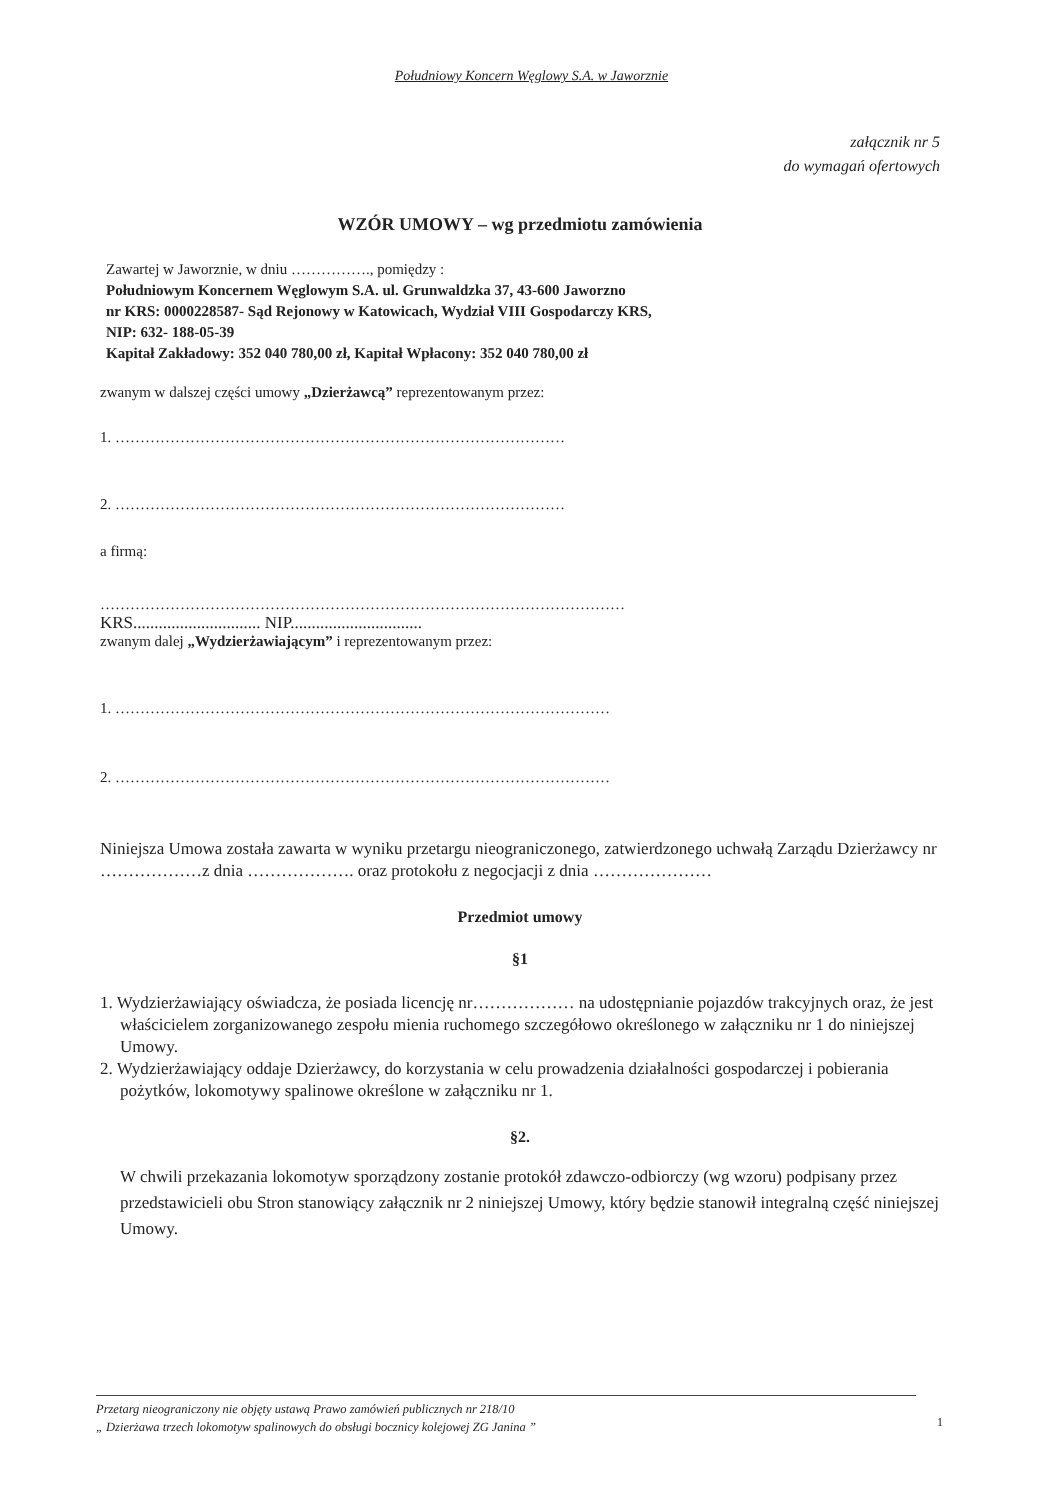Południowy Koncern Węglowy S.A. w Jaworznie
załącznik nr 5
do wymagań ofertowych
WZÓR UMOWY – wg przedmiotu zamówienia
Zawartej w Jaworznie, w dniu ……………., pomiędzy :
Południowym Koncernem Węglowym S.A. ul. Grunwaldzka 37, 43-600 Jaworzno
nr KRS: 0000228587- Sąd Rejonowy w Katowicach, Wydział VIII Gospodarczy KRS,
NIP: 632- 188-05-39
Kapitał Zakładowy: 352 040 780,00 zł, Kapitał Wpłacony: 352 040 780,00 zł
zwanym w dalszej części umowy „Dzierżawcą” reprezentowanym przez:
1. ………………………………………………………………………………
2. ………………………………………………………………………………
a firmą:
……………………………………………………………………………………………
KRS.............................. NIP...............................
zwanym dalej „Wydzierżawiającym” i reprezentowanym przez:
1. ………………………………………………………………………………………
2. ………………………………………………………………………………………
Niniejsza Umowa została zawarta w wyniku przetargu nieograniczonego, zatwierdzonego uchwałą Zarządu Dzierżawcy nr ………………z dnia ………………. oraz protokołu z negocjacji z dnia …………………
Przedmiot umowy
§1
1. Wydzierżawiający oświadcza, że posiada licencję nr……………… na udostępnianie pojazdów trakcyjnych oraz, że jest właścicielem zorganizowanego zespołu mienia ruchomego szczegółowo określonego w załączniku nr 1 do niniejszej Umowy.
2. Wydzierżawiający oddaje Dzierżawcy, do korzystania w celu prowadzenia działalności gospodarczej i pobierania pożytków, lokomotywy spalinowe określone w załączniku nr 1.
§2.
W chwili przekazania lokomotyw sporządzony zostanie protokół zdawczo-odbiorczy (wg wzoru) podpisany przez przedstawicieli obu Stron stanowiący załącznik nr 2 niniejszej Umowy, który będzie stanowił integralną część niniejszej Umowy.
Przetarg nieograniczony nie objęty ustawą Prawo zamówień publicznych nr 218/10
„ Dzierżawa trzech lokomotyw spalinowych do obsługi bocznicy kolejowej ZG Janina ”
1